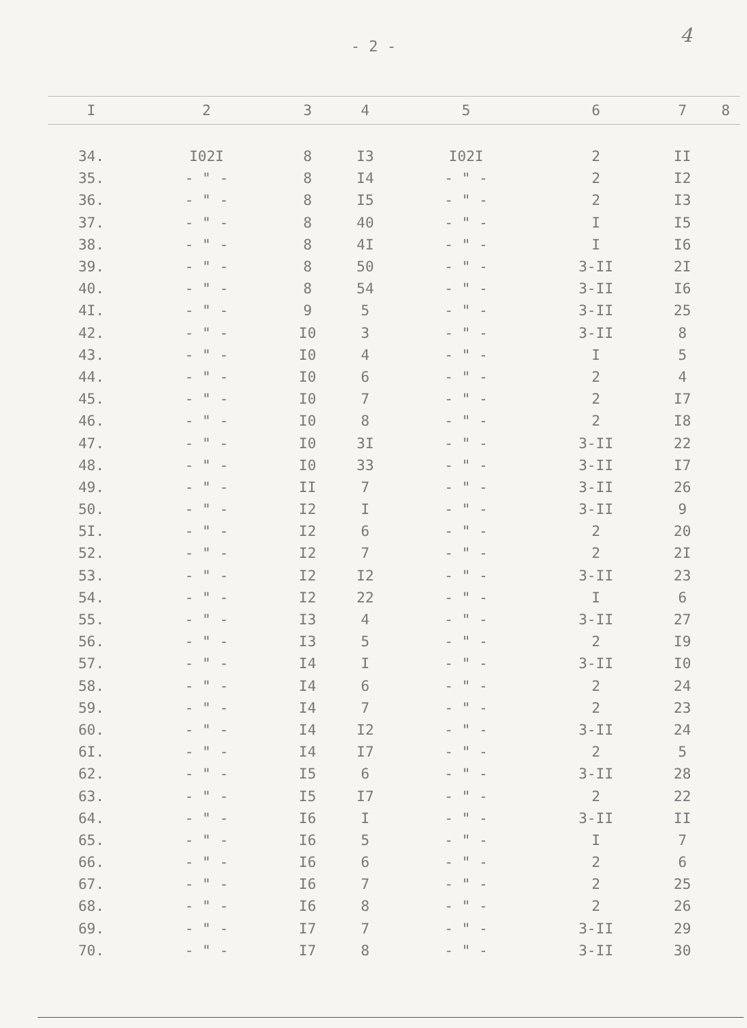4
- 2 -
| I | 2 | 3 | 4 | 5 | 6 | 7 | 8 |
| --- | --- | --- | --- | --- | --- | --- | --- |
| 34. | I02I | 8 | I3 | I02I | 2 | II | |
| 35. | - " - | 8 | I4 | - " - | 2 | I2 | |
| 36. | - " - | 8 | I5 | - " - | 2 | I3 | |
| 37. | - " - | 8 | 40 | - " - | I | I5 | |
| 38. | - " - | 8 | 4I | - " - | I | I6 | |
| 39. | - " - | 8 | 50 | - " - | 3-II | 2I | |
| 40. | - " - | 8 | 54 | - " - | 3-II | I6 | |
| 4I. | - " - | 9 | 5 | - " - | 3-II | 25 | |
| 42. | - " - | I0 | 3 | - " - | 3-II | 8 | |
| 43. | - " - | I0 | 4 | - " - | I | 5 | |
| 44. | - " - | I0 | 6 | - " - | 2 | 4 | |
| 45. | - " - | I0 | 7 | - " - | 2 | I7 | |
| 46. | - " - | I0 | 8 | - " - | 2 | I8 | |
| 47. | - " - | I0 | 3I | - " - | 3-II | 22 | |
| 48. | - " - | I0 | 33 | - " - | 3-II | I7 | |
| 49. | - " - | II | 7 | - " - | 3-II | 26 | |
| 50. | - " - | I2 | I | - " - | 3-II | 9 | |
| 5I. | - " - | I2 | 6 | - " - | 2 | 20 | |
| 52. | - " - | I2 | 7 | - " - | 2 | 2I | |
| 53. | - " - | I2 | I2 | - " - | 3-II | 23 | |
| 54. | - " - | I2 | 22 | - " - | I | 6 | |
| 55. | - " - | I3 | 4 | - " - | 3-II | 27 | |
| 56. | - " - | I3 | 5 | - " - | 2 | I9 | |
| 57. | - " - | I4 | I | - " - | 3-II | I0 | |
| 58. | - " - | I4 | 6 | - " - | 2 | 24 | |
| 59. | - " - | I4 | 7 | - " - | 2 | 23 | |
| 60. | - " - | I4 | I2 | - " - | 3-II | 24 | |
| 6I. | - " - | I4 | I7 | - " - | 2 | 5 | |
| 62. | - " - | I5 | 6 | - " - | 3-II | 28 | |
| 63. | - " - | I5 | I7 | - " - | 2 | 22 | |
| 64. | - " - | I6 | I | - " - | 3-II | II | |
| 65. | - " - | I6 | 5 | - " - | I | 7 | |
| 66. | - " - | I6 | 6 | - " - | 2 | 6 | |
| 67. | - " - | I6 | 7 | - " - | 2 | 25 | |
| 68. | - " - | I6 | 8 | - " - | 2 | 26 | |
| 69. | - " - | I7 | 7 | - " - | 3-II | 29 | |
| 70. | - " - | I7 | 8 | - " - | 3-II | 30 | |